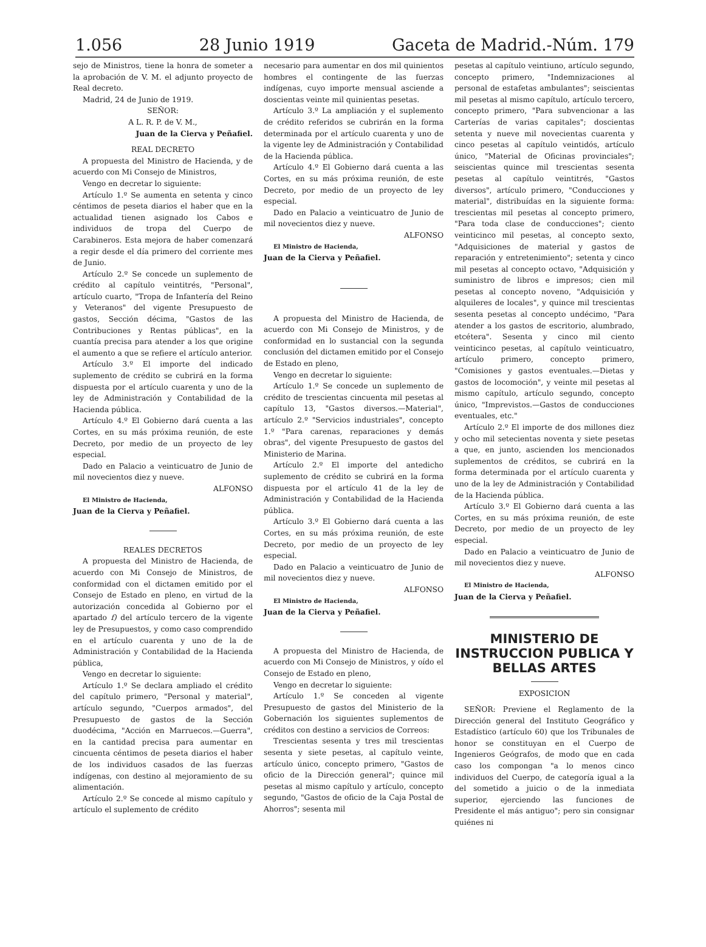1.056 28 Junio 1919 Gaceta de Madrid.-Núm. 179
sejo de Ministros, tiene la honra de someter a la aprobación de V. M. el adjunto proyecto de Real decreto.
Madrid, 24 de Junio de 1919.
SEÑOR:
A L. R. P. de V. M.,
Juan de la Cierva y Peñafiel.
REAL DECRETO
A propuesta del Ministro de Hacienda, y de acuerdo con Mi Consejo de Ministros,
Vengo en decretar lo siguiente:
Artículo 1.º Se aumenta en setenta y cinco céntimos de peseta diarios el haber que en la actualidad tienen asignado los Cabos e individuos de tropa del Cuerpo de Carabineros. Esta mejora de haber comenzará a regir desde el día primero del corriente mes de Junio.
Artículo 2.º Se concede un suplemento de crédito al capítulo veintitrés, "Personal", artículo cuarto, "Tropa de Infantería del Reino y Veteranos" del vigente Presupuesto de gastos, Sección décima, "Gastos de las Contribuciones y Rentas públicas", en la cuantía precisa para atender a los que origine el aumento a que se refiere el artículo anterior.
Artículo 3.º El importe del indicado suplemento de crédito se cubrirá en la forma dispuesta por el artículo cuarenta y uno de la ley de Administración y Contabilidad de la Hacienda pública.
Artículo 4.º El Gobierno dará cuenta a las Cortes, en su más próxima reunión, de este Decreto, por medio de un proyecto de ley especial.
Dado en Palacio a veinticuatro de Junio de mil novecientos diez y nueve.
ALFONSO
El Ministro de Hacienda,
Juan de la Cierva y Peñafiel.
REALES DECRETOS
A propuesta del Ministro de Hacienda, de acuerdo con Mi Consejo de Ministros, de conformidad con el dictamen emitido por el Consejo de Estado en pleno, en virtud de la autorización concedida al Gobierno por el apartado f) del artículo tercero de la vigente ley de Presupuestos, y como caso comprendido en el artículo cuarenta y uno de la de Administración y Contabilidad de la Hacienda pública,
Vengo en decretar lo siguiente:
Artículo 1.º Se declara ampliado el crédito del capítulo primero, "Personal y material", artículo segundo, "Cuerpos armados", del Presupuesto de gastos de la Sección duodécima, "Acción en Marruecos.—Guerra", en la cantidad precisa para aumentar en cincuenta céntimos de peseta diarios el haber de los individuos casados de las fuerzas indígenas, con destino al mejoramiento de su alimentación.
Artículo 2.º Se concede al mismo capítulo y artículo el suplemento de crédito
necesario para aumentar en dos mil quinientos hombres el contingente de las fuerzas indígenas, cuyo importe mensual asciende a doscientas veinte mil quinientas pesetas.
Artículo 3.º La ampliación y el suplemento de crédito referidos se cubrirán en la forma determinada por el artículo cuarenta y uno de la vigente ley de Administración y Contabilidad de la Hacienda pública.
Artículo 4.º El Gobierno dará cuenta a las Cortes, en su más próxima reunión, de este Decreto, por medio de un proyecto de ley especial.
Dado en Palacio a veinticuatro de Junio de mil novecientos diez y nueve.
ALFONSO
El Ministro de Hacienda,
Juan de la Cierva y Peñafiel.
A propuesta del Ministro de Hacienda, de acuerdo con Mi Consejo de Ministros, y de conformidad en lo sustancial con la segunda conclusión del dictamen emitido por el Consejo de Estado en pleno,
Vengo en decretar lo siguiente:
Artículo 1.º Se concede un suplemento de crédito de trescientas cincuenta mil pesetas al capítulo 13, "Gastos diversos.—Material", artículo 2.º "Servicios industriales", concepto 1.º "Para carenas, reparaciones y demás obras", del vigente Presupuesto de gastos del Ministerio de Marina.
Artículo 2.º El importe del antedicho suplemento de crédito se cubrirá en la forma dispuesta por el artículo 41 de la ley de Administración y Contabilidad de la Hacienda pública.
Artículo 3.º El Gobierno dará cuenta a las Cortes, en su más próxima reunión, de este Decreto, por medio de un proyecto de ley especial.
Dado en Palacio a veinticuatro de Junio de mil novecientos diez y nueve.
ALFONSO
El Ministro de Hacienda,
Juan de la Cierva y Peñafiel.
A propuesta del Ministro de Hacienda, de acuerdo con Mi Consejo de Ministros, y oído el Consejo de Estado en pleno,
Vengo en decretar lo siguiente:
Artículo 1.º Se conceden al vigente Presupuesto de gastos del Ministerio de la Gobernación los siguientes suplementos de créditos con destino a servicios de Correos:
Trescientas sesenta y tres mil trescientas sesenta y siete pesetas, al capítulo veinte, artículo único, concepto primero, "Gastos de oficio de la Dirección general"; quince mil pesetas al mismo capítulo y artículo, concepto segundo, "Gastos de oficio de la Caja Postal de Ahorros"; sesenta mil
pesetas al capítulo veintiuno, artículo segundo, concepto primero, "Indemnizaciones al personal de estafetas ambulantes"; seiscientas mil pesetas al mismo capítulo, artículo tercero, concepto primero, "Para subvencionar a las Carterías de varias capitales"; doscientas setenta y nueve mil novecientas cuarenta y cinco pesetas al capítulo veintidós, artículo único, "Material de Oficinas provinciales"; seiscientas quince mil trescientas sesenta pesetas al capítulo veintitrés, "Gastos diversos", artículo primero, "Conducciones y material", distribuídas en la siguiente forma: trescientas mil pesetas al concepto primero, "Para toda clase de conducciones"; ciento veinticinco mil pesetas, al concepto sexto, "Adquisiciones de material y gastos de reparación y entretenimiento"; setenta y cinco mil pesetas al concepto octavo, "Adquisición y suministro de libros e impresos; cien mil pesetas al concepto noveno, "Adquisición y alquileres de locales", y quince mil trescientas sesenta pesetas al concepto undécimo, "Para atender a los gastos de escritorio, alumbrado, etcétera". Sesenta y cinco mil ciento veinticinco pesetas, al capítulo veinticuatro, artículo primero, concepto primero, "Comisiones y gastos eventuales.—Dietas y gastos de locomoción", y veinte mil pesetas al mismo capítulo, artículo segundo, concepto único, "Imprevistos.—Gastos de conducciones eventuales, etc."
Artículo 2.º El importe de dos millones diez y ocho mil setecientas noventa y siete pesetas a que, en junto, ascienden los mencionados suplementos de créditos, se cubrirá en la forma determinada por el artículo cuarenta y uno de la ley de Administración y Contabilidad de la Hacienda pública.
Artículo 3.º El Gobierno dará cuenta a las Cortes, en su más próxima reunión, de este Decreto, por medio de un proyecto de ley especial.
Dado en Palacio a veinticuatro de Junio de mil novecientos diez y nueve.
ALFONSO
El Ministro de Hacienda,
Juan de la Cierva y Peñafiel.
MINISTERIO DE INSTRUCCION PUBLICA Y BELLAS ARTES
EXPOSICION
SEÑOR: Previene el Reglamento de la Dirección general del Instituto Geográfico y Estadístico (artículo 60) que los Tribunales de honor se constituyan en el Cuerpo de Ingenieros Geógrafos, de modo que en cada caso los compongan "a lo menos cinco individuos del Cuerpo, de categoría igual a la del sometido a juicio o de la inmediata superior, ejerciendo las funciones de Presidente el más antiguo"; pero sin consignar quiénes ni